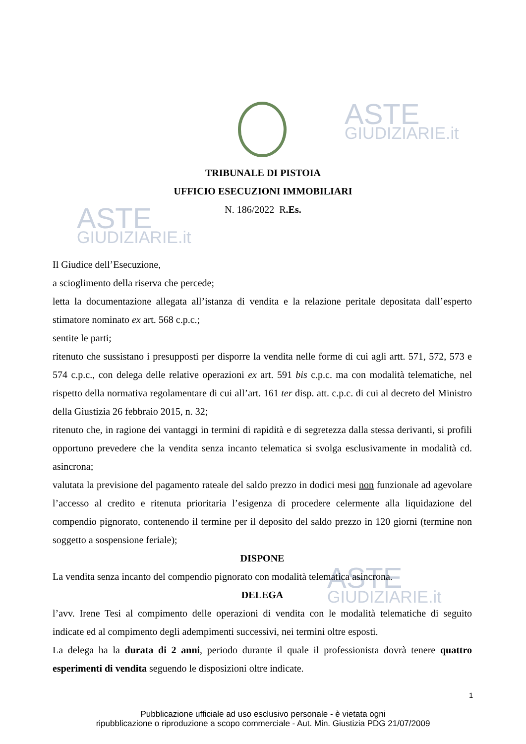ASTE
GIUDIZIARIE.it
ASTE
GIUDIZIARIE.it
ASTE
GIUDIZIARIE.it
TRIBUNALE DI PISTOIA
UFFICIO ESECUZIONI IMMOBILIARI
N. 186/2022 R.Es.
Il Giudice dell’Esecuzione,
a scioglimento della riserva che percede;
letta la documentazione allegata all’istanza di vendita e la relazione peritale depositata dall’esperto stimatore nominato ex art. 568 c.p.c.;
sentite le parti;
ritenuto che sussistano i presupposti per disporre la vendita nelle forme di cui agli artt. 571, 572, 573 e 574 c.p.c., con delega delle relative operazioni ex art. 591 bis c.p.c. ma con modalità telematiche, nel rispetto della normativa regolamentare di cui all’art. 161 ter disp. att. c.p.c. di cui al decreto del Ministro della Giustizia 26 febbraio 2015, n. 32;
ritenuto che, in ragione dei vantaggi in termini di rapidità e di segretezza dalla stessa derivanti, si profili opportuno prevedere che la vendita senza incanto telematica si svolga esclusivamente in modalità cd. asincrona;
valutata la previsione del pagamento rateale del saldo prezzo in dodici mesi non funzionale ad agevolare l’accesso al credito e ritenuta prioritaria l’esigenza di procedere celermente alla liquidazione del compendio pignorato, contenendo il termine per il deposito del saldo prezzo in 120 giorni (termine non soggetto a sospensione feriale);
DISPONE
La vendita senza incanto del compendio pignorato con modalità telematica asincrona.
DELEGA
l’avv. Irene Tesi al compimento delle operazioni di vendita con le modalità telematiche di seguito indicate ed al compimento degli adempimenti successivi, nei termini oltre esposti.
La delega ha la durata di 2 anni, periodo durante il quale il professionista dovrà tenere quattro esperimenti di vendita seguendo le disposizioni oltre indicate.
1
Pubblicazione ufficiale ad uso esclusivo personale - è vietata ogni
ripubblicazione o riproduzione a scopo commerciale - Aut. Min. Giustizia PDG 21/07/2009